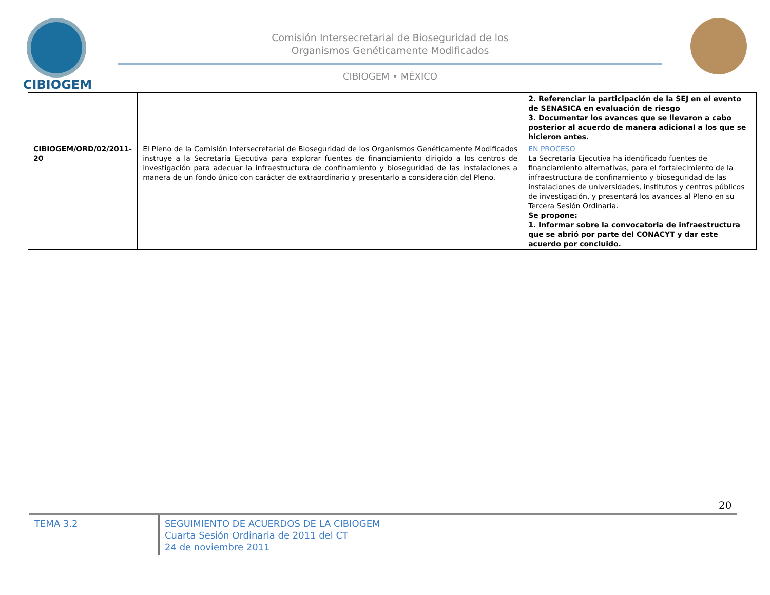CIBIOGEM
Comisión Intersecretarial de Bioseguridad de los
Organismos Genéticamente Modificados
CIBIOGEM • MÉXICO
| | | 2. Referenciar la participación de la SEJ en el evento de SENASICA en evaluación de riesgo 3. Documentar los avances que se llevaron a cabo posterior al acuerdo de manera adicional a los que se hicieron antes. |
| CIBIOGEM/ORD/02/2011-20 | El Pleno de la Comisión Intersecretarial de Bioseguridad de los Organismos Genéticamente Modificados instruye a la Secretaría Ejecutiva para explorar fuentes de financiamiento dirigido a los centros de investigación para adecuar la infraestructura de confinamiento y bioseguridad de las instalaciones a manera de un fondo único con carácter de extraordinario y presentarlo a consideración del Pleno. | EN PROCESO La Secretaría Ejecutiva ha identificado fuentes de financiamiento alternativas, para el fortalecimiento de la infraestructura de confinamiento y bioseguridad de las instalaciones de universidades, institutos y centros públicos de investigación, y presentará los avances al Pleno en su Tercera Sesión Ordinaria. Se propone: 1. Informar sobre la convocatoria de infraestructura que se abrió por parte del CONACYT y dar este acuerdo por concluido. |
20
TEMA 3.2 SEGUIMIENTO DE ACUERDOS DE LA CIBIOGEM
Cuarta Sesión Ordinaria de 2011 del CT
24 de noviembre 2011